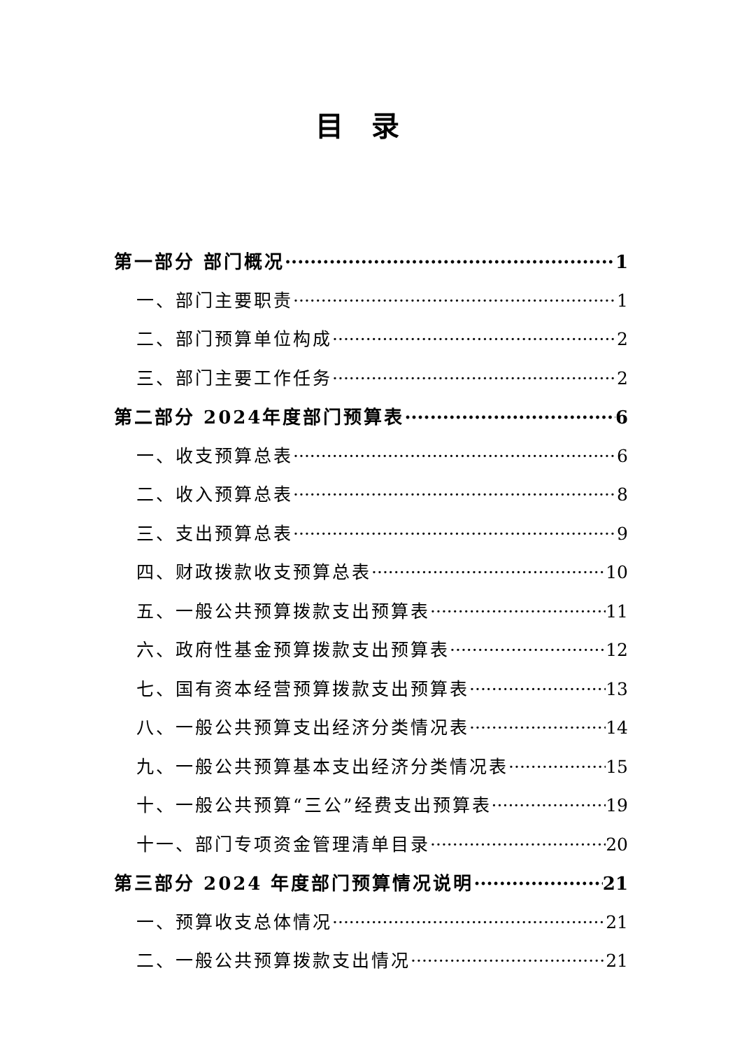目录
第一部分 部门概况 1
一、部门主要职责 1
二、部门预算单位构成 2
三、部门主要工作任务 2
第二部分 2024年度部门预算表 6
一、收支预算总表 6
二、收入预算总表 8
三、支出预算总表 9
四、财政拨款收支预算总表 10
五、一般公共预算拨款支出预算表 11
六、政府性基金预算拨款支出预算表 12
七、国有资本经营预算拨款支出预算表 13
八、一般公共预算支出经济分类情况表 14
九、一般公共预算基本支出经济分类情况表 15
十、一般公共预算“三公”经费支出预算表 19
十一、部门专项资金管理清单目录 20
第三部分 2024 年度部门预算情况说明 21
一、预算收支总体情况 21
二、一般公共预算拨款支出情况 21